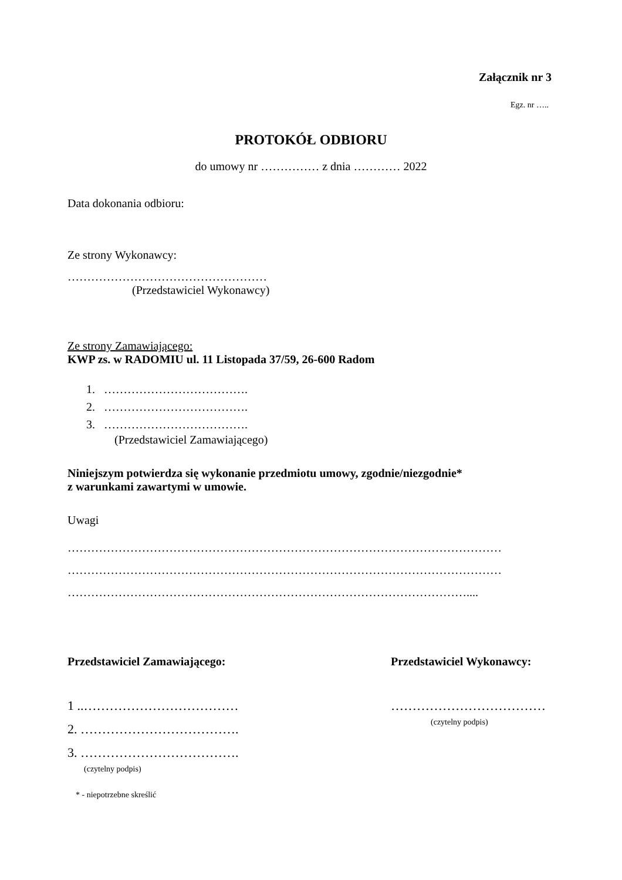Załącznik nr 3
Egz. nr …..
PROTOKÓŁ ODBIORU
do umowy nr …………… z dnia ………… 2022
Data dokonania odbioru:
Ze strony Wykonawcy:
……………………………………………
(Przedstawiciel Wykonawcy)
Ze strony Zamawiającego:
KWP zs. w RADOMIU ul. 11 Listopada 37/59, 26-600 Radom
1. ……………………………….
2. ……………………………….
3. ……………………………….
(Przedstawiciel Zamawiającego)
Niniejszym potwierdza się wykonanie przedmiotu umowy, zgodnie/niezgodnie*
z warunkami zawartymi w umowie.
Uwagi
…………………………………………………………………………………………………
…………………………………………………………………………………………………
…………………………………………………………………………………………....
Przedstawiciel Zamawiającego:
1 ..………………………………
2. ……………………………….
3. ……………………………….
(czytelny podpis)
Przedstawiciel Wykonawcy:
………………………………
(czytelny podpis)
* - niepotrzebne skreślić